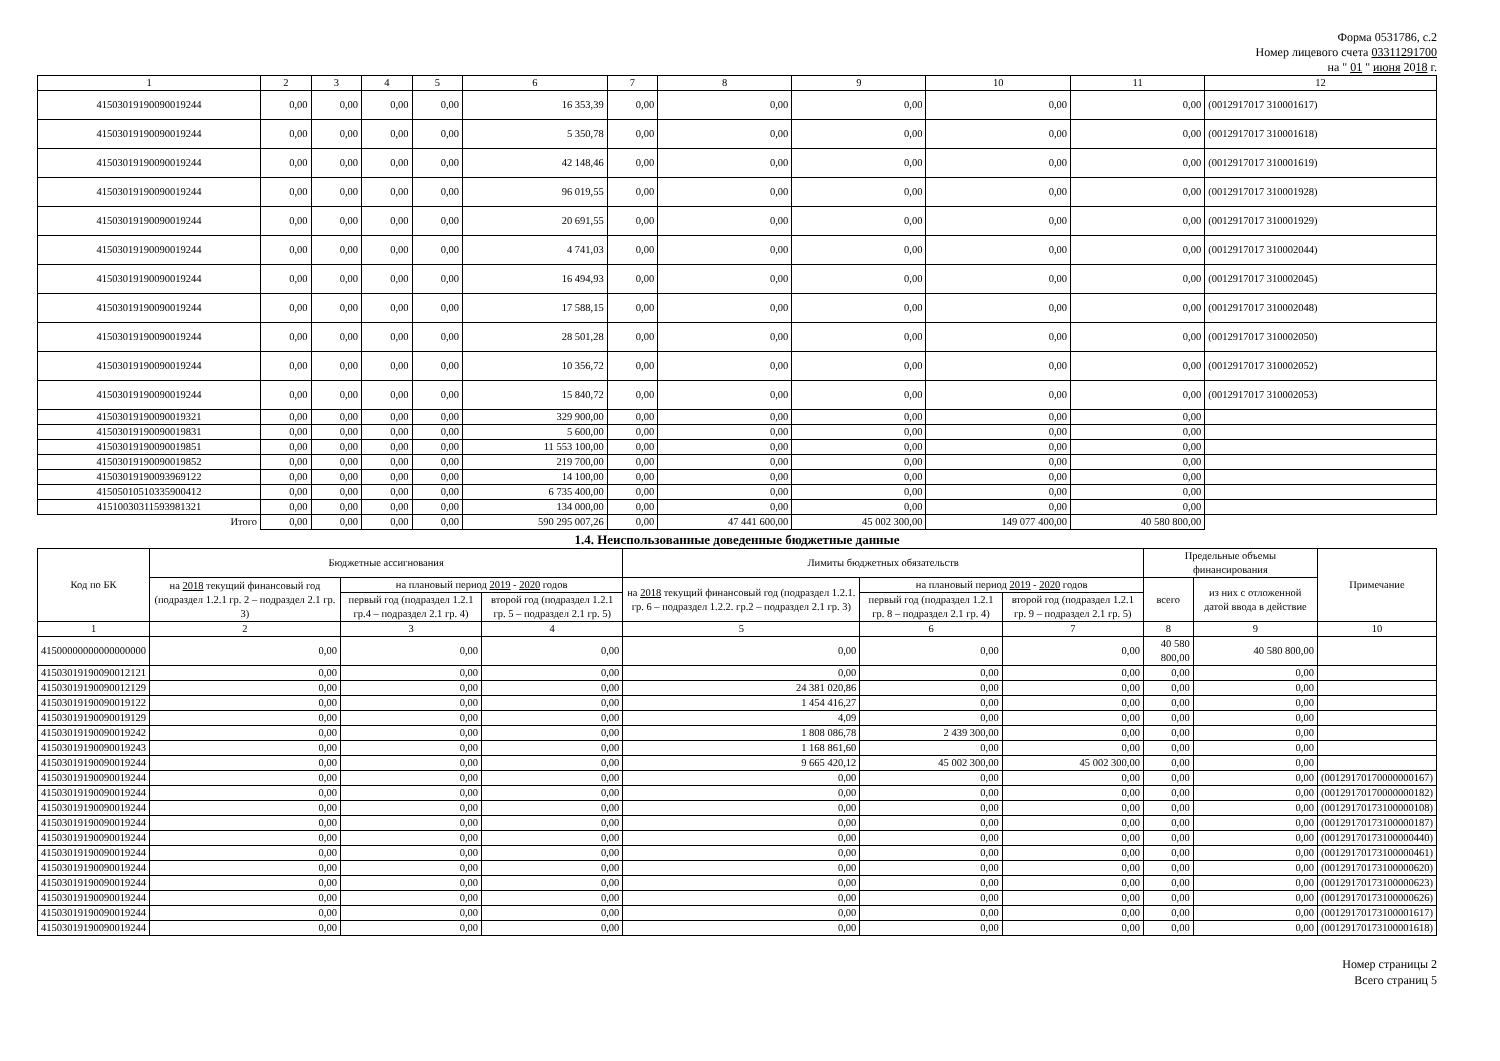Форма 0531786, с.2
Номер лицевого счета 03311291700
на " 01 " июня 2018 г.
| 1 | 2 | 3 | 4 | 5 | 6 | 7 | 8 | 9 | 10 | 11 | 12 |
| 41503019190090019244 | 0,00 | 0,00 | 0,00 | 0,00 | 16 353,39 | 0,00 | 0,00 | 0,00 | 0,00 | 0,00 | (0012917017 310001617) |
| 41503019190090019244 | 0,00 | 0,00 | 0,00 | 0,00 | 5 350,78 | 0,00 | 0,00 | 0,00 | 0,00 | 0,00 | (0012917017 310001618) |
| 41503019190090019244 | 0,00 | 0,00 | 0,00 | 0,00 | 42 148,46 | 0,00 | 0,00 | 0,00 | 0,00 | 0,00 | (0012917017 310001619) |
| 41503019190090019244 | 0,00 | 0,00 | 0,00 | 0,00 | 96 019,55 | 0,00 | 0,00 | 0,00 | 0,00 | 0,00 | (0012917017 310001928) |
| 41503019190090019244 | 0,00 | 0,00 | 0,00 | 0,00 | 20 691,55 | 0,00 | 0,00 | 0,00 | 0,00 | 0,00 | (0012917017 310001929) |
| 41503019190090019244 | 0,00 | 0,00 | 0,00 | 0,00 | 4 741,03 | 0,00 | 0,00 | 0,00 | 0,00 | 0,00 | (0012917017 310002044) |
| 41503019190090019244 | 0,00 | 0,00 | 0,00 | 0,00 | 16 494,93 | 0,00 | 0,00 | 0,00 | 0,00 | 0,00 | (0012917017 310002045) |
| 41503019190090019244 | 0,00 | 0,00 | 0,00 | 0,00 | 17 588,15 | 0,00 | 0,00 | 0,00 | 0,00 | 0,00 | (0012917017 310002048) |
| 41503019190090019244 | 0,00 | 0,00 | 0,00 | 0,00 | 28 501,28 | 0,00 | 0,00 | 0,00 | 0,00 | 0,00 | (0012917017 310002050) |
| 41503019190090019244 | 0,00 | 0,00 | 0,00 | 0,00 | 10 356,72 | 0,00 | 0,00 | 0,00 | 0,00 | 0,00 | (0012917017 310002052) |
| 41503019190090019244 | 0,00 | 0,00 | 0,00 | 0,00 | 15 840,72 | 0,00 | 0,00 | 0,00 | 0,00 | 0,00 | (0012917017 310002053) |
| 41503019190090019321 | 0,00 | 0,00 | 0,00 | 0,00 | 329 900,00 | 0,00 | 0,00 | 0,00 | 0,00 | 0,00 | |
| 41503019190090019831 | 0,00 | 0,00 | 0,00 | 0,00 | 5 600,00 | 0,00 | 0,00 | 0,00 | 0,00 | 0,00 | |
| 41503019190090019851 | 0,00 | 0,00 | 0,00 | 0,00 | 11 553 100,00 | 0,00 | 0,00 | 0,00 | 0,00 | 0,00 | |
| 41503019190090019852 | 0,00 | 0,00 | 0,00 | 0,00 | 219 700,00 | 0,00 | 0,00 | 0,00 | 0,00 | 0,00 | |
| 41503019190093969122 | 0,00 | 0,00 | 0,00 | 0,00 | 14 100,00 | 0,00 | 0,00 | 0,00 | 0,00 | 0,00 | |
| 41505010510335900412 | 0,00 | 0,00 | 0,00 | 0,00 | 6 735 400,00 | 0,00 | 0,00 | 0,00 | 0,00 | 0,00 | |
| 41510030311593981321 | 0,00 | 0,00 | 0,00 | 0,00 | 134 000,00 | 0,00 | 0,00 | 0,00 | 0,00 | 0,00 | |
| Итого | 0,00 | 0,00 | 0,00 | 0,00 | 590 295 007,26 | 0,00 | 47 441 600,00 | 45 002 300,00 | 149 077 400,00 | 40 580 800,00 | |
1.4. Неиспользованные доведенные бюджетные данные
| Код по БК | Бюджетные ассигнования | | | Лимиты бюджетных обязательств | | | Предельные объемы финансирования | | Примечание |
| --- | --- | --- | --- | --- | --- | --- | --- | --- | --- |
| | на 2018 текущий финансовый год (подраздел 1.2.1 гр. 2 – подраздел 2.1 гр. 3) | на плановый период 2019 - 2020 годов | | на 2018 текущий финансовый год (подраздел 1.2.1. гр. 6 – подраздел 1.2.2. гр.2 – подраздел 2.1 гр. 3) | на плановый период 2019 - 2020 годов | | всего | из них с отложенной датой ввода в действие | |
| | | первый год (подраздел 1.2.1 гр.4 – подраздел 2.1 гр. 4) | второй год (подраздел 1.2.1 гр. 5 – подраздел 2.1 гр. 5) | | первый год (подраздел 1.2.1 гр. 8 – подраздел 2.1 гр. 4) | второй год (подраздел 1.2.1 гр. 9 – подраздел 2.1 гр. 5) | | | |
| 1 | 2 | 3 | 4 | 5 | 6 | 7 | 8 | 9 | 10 |
| 41500000000000000000 | 0,00 | 0,00 | 0,00 | 0,00 | 0,00 | 0,00 | 40 580 800,00 | 40 580 800,00 | |
| 41503019190090012121 | 0,00 | 0,00 | 0,00 | 0,00 | 0,00 | 0,00 | 0,00 | 0,00 | |
| 41503019190090012129 | 0,00 | 0,00 | 0,00 | 24 381 020,86 | 0,00 | 0,00 | 0,00 | 0,00 | |
| 41503019190090019122 | 0,00 | 0,00 | 0,00 | 1 454 416,27 | 0,00 | 0,00 | 0,00 | 0,00 | |
| 41503019190090019129 | 0,00 | 0,00 | 0,00 | 4,09 | 0,00 | 0,00 | 0,00 | 0,00 | |
| 41503019190090019242 | 0,00 | 0,00 | 0,00 | 1 808 086,78 | 2 439 300,00 | 0,00 | 0,00 | 0,00 | |
| 41503019190090019243 | 0,00 | 0,00 | 0,00 | 1 168 861,60 | 0,00 | 0,00 | 0,00 | 0,00 | |
| 41503019190090019244 | 0,00 | 0,00 | 0,00 | 9 665 420,12 | 45 002 300,00 | 45 002 300,00 | 0,00 | 0,00 | |
| 41503019190090019244 | 0,00 | 0,00 | 0,00 | 0,00 | 0,00 | 0,00 | 0,00 | 0,00 | (00129170170000000167) |
| 41503019190090019244 | 0,00 | 0,00 | 0,00 | 0,00 | 0,00 | 0,00 | 0,00 | 0,00 | (00129170170000000182) |
| 41503019190090019244 | 0,00 | 0,00 | 0,00 | 0,00 | 0,00 | 0,00 | 0,00 | 0,00 | (00129170173100000108) |
| 41503019190090019244 | 0,00 | 0,00 | 0,00 | 0,00 | 0,00 | 0,00 | 0,00 | 0,00 | (00129170173100000187) |
| 41503019190090019244 | 0,00 | 0,00 | 0,00 | 0,00 | 0,00 | 0,00 | 0,00 | 0,00 | (00129170173100000440) |
| 41503019190090019244 | 0,00 | 0,00 | 0,00 | 0,00 | 0,00 | 0,00 | 0,00 | 0,00 | (00129170173100000461) |
| 41503019190090019244 | 0,00 | 0,00 | 0,00 | 0,00 | 0,00 | 0,00 | 0,00 | 0,00 | (00129170173100000620) |
| 41503019190090019244 | 0,00 | 0,00 | 0,00 | 0,00 | 0,00 | 0,00 | 0,00 | 0,00 | (00129170173100000623) |
| 41503019190090019244 | 0,00 | 0,00 | 0,00 | 0,00 | 0,00 | 0,00 | 0,00 | 0,00 | (00129170173100000626) |
| 41503019190090019244 | 0,00 | 0,00 | 0,00 | 0,00 | 0,00 | 0,00 | 0,00 | 0,00 | (00129170173100001617) |
| 41503019190090019244 | 0,00 | 0,00 | 0,00 | 0,00 | 0,00 | 0,00 | 0,00 | 0,00 | (00129170173100001618) |
Номер страницы 2
Всего страниц 5